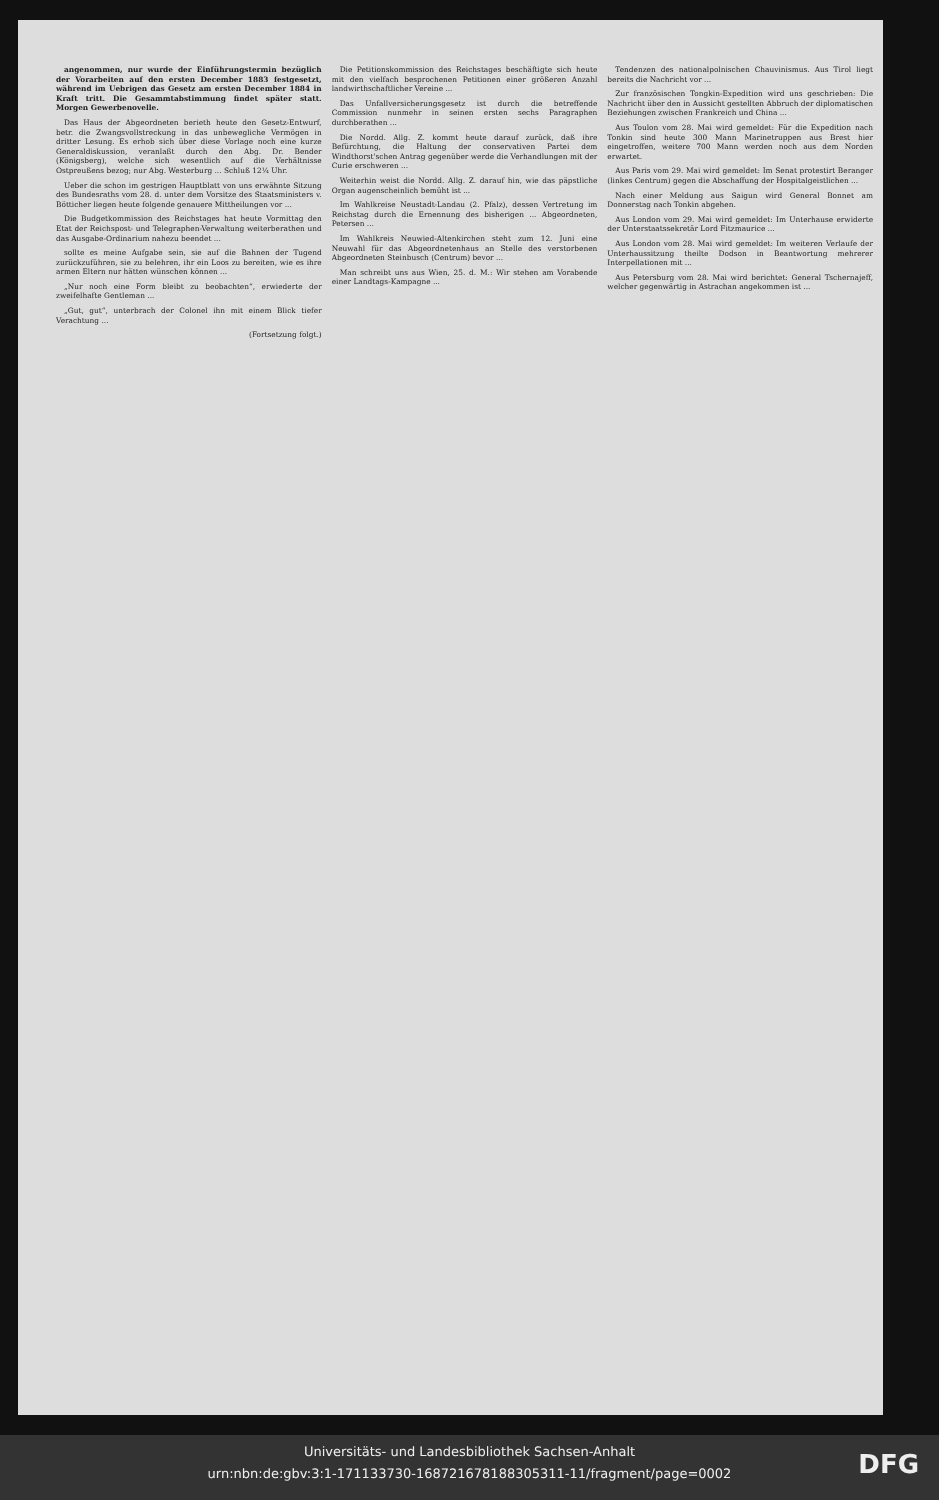angenommen, nur wurde der Einführungstermin bezüglich der Vorarbeiten auf den ersten December 1883 festgesetzt, während im Uebrigen das Gesetz am ersten December 1884 in Kraft tritt. Die Gesammtabstimmung findet später statt. Morgen Gewerbenovelle.
Das Haus der Abgeordneten berieth heute den Gesetz-Entwurf, betr. die Zwangsvollstreckung in das unbewegliche Vermögen in dritter Lesung. Es erhob sich über diese Vorlage noch eine kurze Generaldiskussion, veranlaßt durch den Abg. Dr. Bender (Königsberg), welche sich wesentlich auf die Verhältnisse Ostpreußens bezog; nur Abg. Westerburg ... Schluß 12¼ Uhr.
Ueber die schon im gestrigen Hauptblatt von uns erwähnte Sitzung des Bundesraths vom 28. d. unter dem Vorsitze des Staatsministers v. Bötticher liegen heute folgende genauere Mittheilungen vor ...
Die Budgetkommission des Reichstages hat heute Vormittag den Etat der Reichspost- und Telegraphen-Verwaltung weiterberathen und das Ausgabe-Ordinarium nahezu beendet ...
sollte es meine Aufgabe sein, sie auf die Bahnen der Tugend zurückzuführen, sie zu belehren, ihr ein Loos zu bereiten, wie es ihre armen Eltern nur hätten wünschen können ...
„Nur noch eine Form bleibt zu beobachten“, erwiederte der zweifelhafte Gentleman ...
„Gut, gut“, unterbrach der Colonel ihn mit einem Blick tiefer Verachtung ...
(Fortsetzung folgt.)
Die Petitionskommission des Reichstages beschäftigte sich heute mit den vielfach besprochenen Petitionen einer größeren Anzahl landwirthschaftlicher Vereine ...
Das Unfallversicherungsgesetz ist durch die betreffende Commission nunmehr in seinen ersten sechs Paragraphen durchberathen ...
Die Nordd. Allg. Z. kommt heute darauf zurück, daß ihre Befürchtung, die Haltung der conservativen Partei dem Windthorst'schen Antrag gegenüber werde die Verhandlungen mit der Curie erschweren ...
Weiterhin weist die Nordd. Allg. Z. darauf hin, wie das päpstliche Organ augenscheinlich bemüht ist ...
Im Wahlkreise Neustadt-Landau (2. Pfalz), dessen Vertretung im Reichstag durch die Ernennung des bisherigen ... Abgeordneten, Petersen ...
Im Wahlkreis Neuwied-Altenkirchen steht zum 12. Juni eine Neuwahl für das Abgeordnetenhaus an Stelle des verstorbenen Abgeordneten Steinbusch (Centrum) bevor ...
Man schreibt uns aus Wien, 25. d. M.: Wir stehen am Vorabende einer Landtags-Kampagne ...
Tendenzen des nationalpolnischen Chauvinismus. Aus Tirol liegt bereits die Nachricht vor ...
Zur französischen Tongkin-Expedition wird uns geschrieben: Die Nachricht über den in Aussicht gestellten Abbruch der diplomatischen Beziehungen zwischen Frankreich und China ...
Aus Toulon vom 28. Mai wird gemeldet: Für die Expedition nach Tonkin sind heute 300 Mann Marinetruppen aus Brest hier eingetroffen, weitere 700 Mann werden noch aus dem Norden erwartet.
Aus Paris vom 29. Mai wird gemeldet: Im Senat protestirt Beranger (linkes Centrum) gegen die Abschaffung der Hospitalgeistlichen ...
Nach einer Meldung aus Saigun wird General Bonnet am Donnerstag nach Tonkin abgehen.
Aus London vom 29. Mai wird gemeldet: Im Unterhause erwiderte der Unterstaatssekretär Lord Fitzmaurice ...
Aus London vom 28. Mai wird gemeldet: Im weiteren Verlaufe der Unterhaussitzung theilte Dodson in Beantwortung mehrerer Interpellationen mit ...
Aus Petersburg vom 28. Mai wird berichtet: General Tschernajeff, welcher gegenwärtig in Astrachan angekommen ist ...
Universitäts- und Landesbibliothek Sachsen-Anhalt
urn:nbn:de:gbv:3:1-171133730-16872167818830531​1-11/fragment/page=0002
DFG